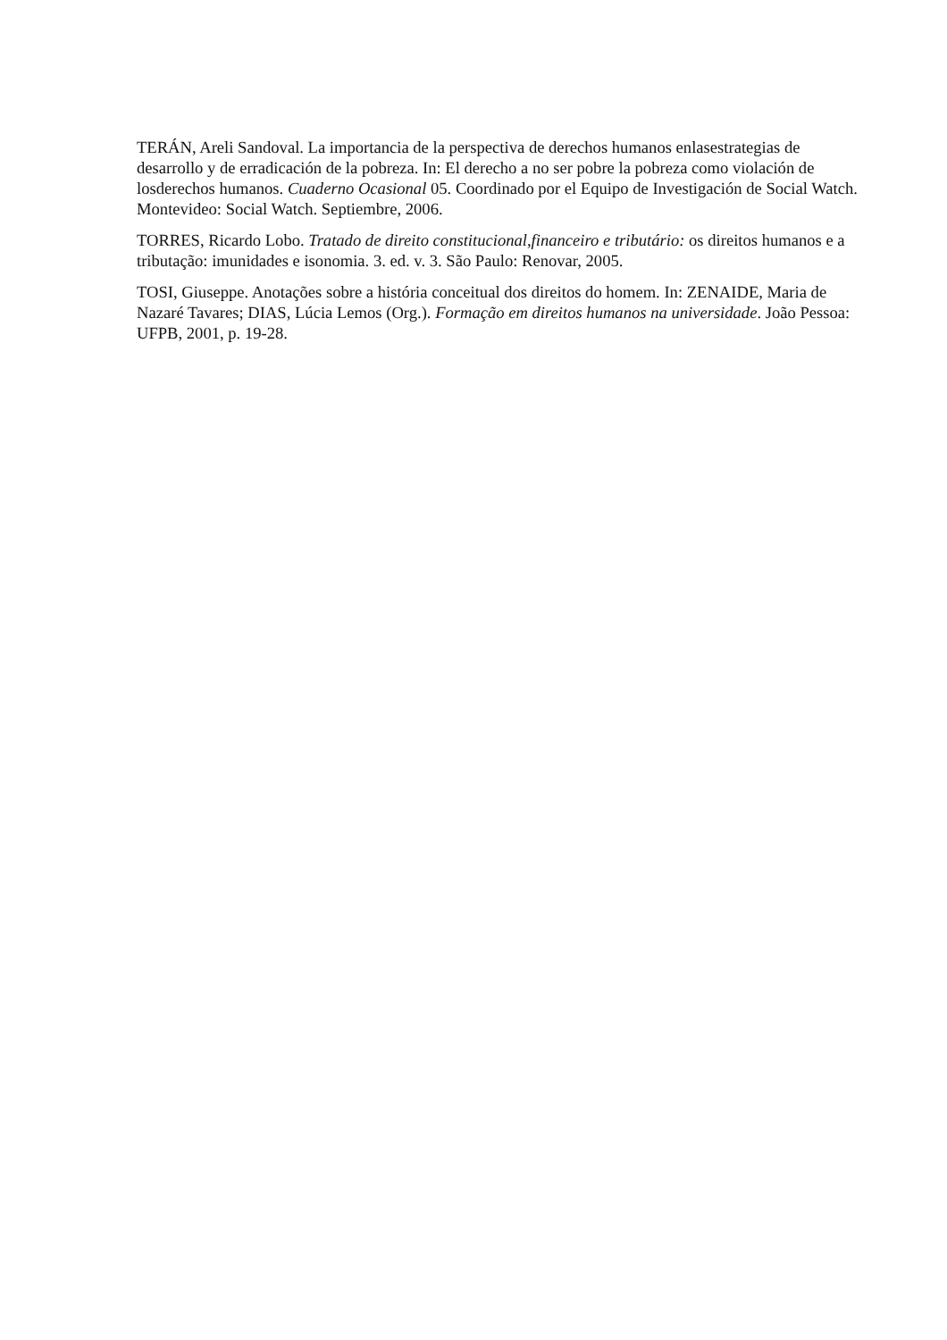TERÁN, Areli Sandoval. La importancia de la perspectiva de derechos humanos enlasestrategias de desarrollo y de erradicación de la pobreza. In: El derecho a no ser pobre la pobreza como violación de losderechos humanos. Cuaderno Ocasional 05. Coordinado por el Equipo de Investigación de Social Watch. Montevideo: Social Watch. Septiembre, 2006.
TORRES, Ricardo Lobo. Tratado de direito constitucional,financeiro e tributário: os direitos humanos e a tributação: imunidades e isonomia. 3. ed. v. 3. São Paulo: Renovar, 2005.
TOSI, Giuseppe. Anotações sobre a história conceitual dos direitos do homem. In: ZENAIDE, Maria de Nazaré Tavares; DIAS, Lúcia Lemos (Org.). Formação em direitos humanos na universidade. João Pessoa: UFPB, 2001, p. 19-28.